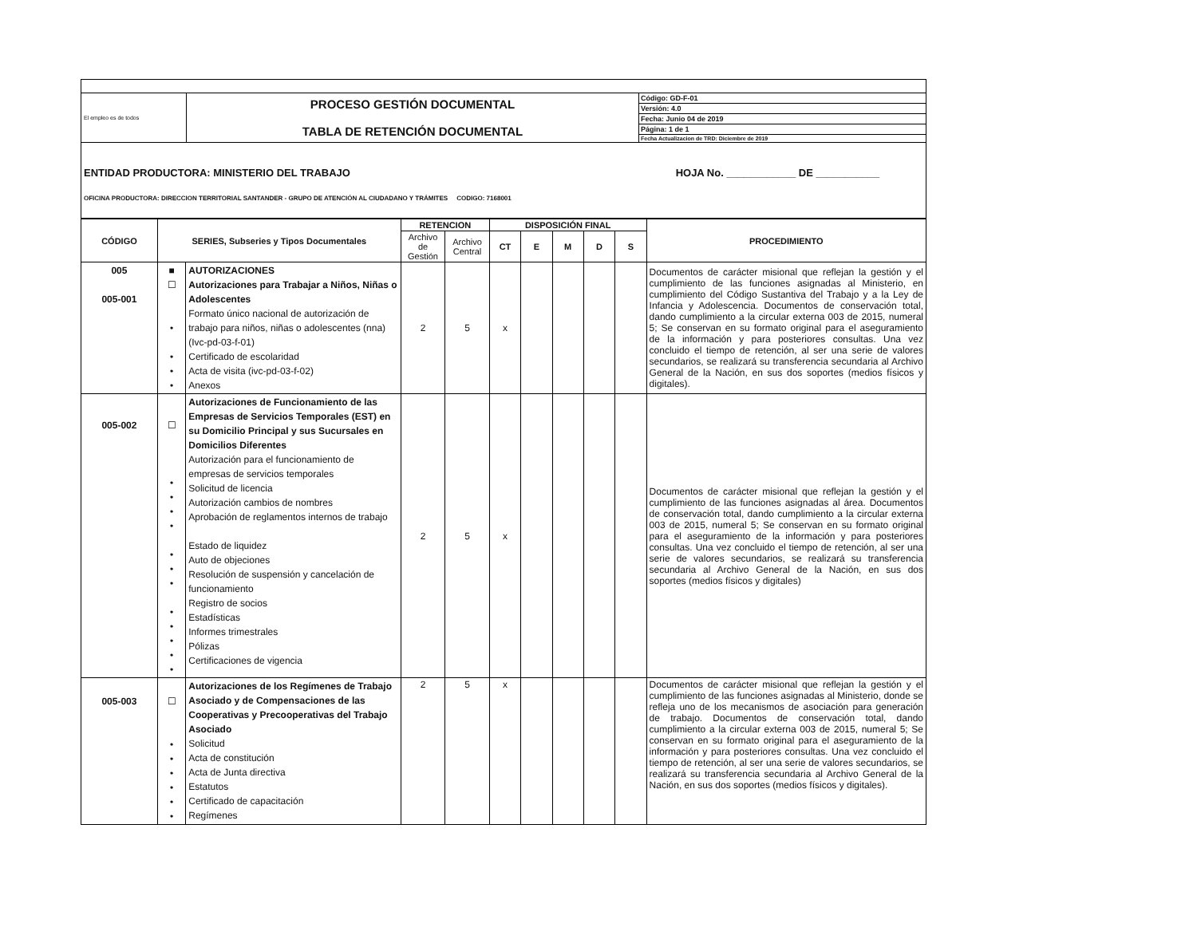| El empleo es de todos | PROCESO GESTIÓN DOCUMENTAL TABLA DE RETENCIÓN DOCUMENTAL | Código: GD-F-01 Versión: 4.0 Fecha: Junio 04 de 2019 Página: 1 de 1 Fecha Actualizacion de TRD: Diciembre de 2019 |
| ENTIDAD PRODUCTORA: MINISTERIO DEL TRABAJO HOJA No. ____________ DE ___________ OFICINA PRODUCTORA: DIRECCION TERRITORIAL SANTANDER - GRUPO DE ATENCIÓN AL CIUDADANO Y TRÁMITES CODIGO: 7168001 | | |
| CÓDIGO | SERIES, Subseries y Tipos Documentales | | RETENCION | | DISPOSICIÓN FINAL | | | | | PROCEDIMIENTO |
| --- | --- | --- | --- | --- | --- | --- | --- | --- | --- | --- |
| | | | Archivo de Gestión | Archivo Central | CT | E | M | D | S | |
| 005 005-001 | ■ ☐ • • • • | AUTORIZACIONES Autorizaciones para Trabajar a Niños, Niñas o Adolescentes Formato único nacional de autorización de trabajo para niños, niñas o adolescentes (nna) (Ivc-pd-03-f-01) Certificado de escolaridad Acta de visita (ivc-pd-03-f-02) Anexos | 2 | 5 | x | | | | | Documentos de carácter misional que reflejan la gestión y el cumplimiento de las funciones asignadas al Ministerio, en cumplimiento del Código Sustantiva del Trabajo y a la Ley de Infancia y Adolescencia. Documentos de conservación total, dando cumplimiento a la circular externa 003 de 2015, numeral 5; Se conservan en su formato original para el aseguramiento de la información y para posteriores consultas. Una vez concluido el tiempo de retención, al ser una serie de valores secundarios, se realizará su transferencia secundaria al Archivo General de la Nación, en sus dos soportes (medios físicos y digitales). |
| 005-002 | ☐ • • • • • • • • • • • • | Autorizaciones de Funcionamiento de las Empresas de Servicios Temporales (EST) en su Domicilio Principal y sus Sucursales en Domicilios Diferentes Autorización para el funcionamiento de empresas de servicios temporales Solicitud de licencia Autorización cambios de nombres Aprobación de reglamentos internos de trabajo Estado de liquidez Auto de objeciones Resolución de suspensión y cancelación de funcionamiento Registro de socios Estadísticas Informes trimestrales Pólizas Certificaciones de vigencia | 2 | 5 | x | | | | | Documentos de carácter misional que reflejan la gestión y el cumplimiento de las funciones asignadas al área. Documentos de conservación total, dando cumplimiento a la circular externa 003 de 2015, numeral 5; Se conservan en su formato original para el aseguramiento de la información y para posteriores consultas. Una vez concluido el tiempo de retención, al ser una serie de valores secundarios, se realizará su transferencia secundaria al Archivo General de la Nación, en sus dos soportes (medios físicos y digitales) |
| 005-003 | ☐ • • • • • • | Autorizaciones de los Regímenes de Trabajo Asociado y de Compensaciones de las Cooperativas y Precooperativas del Trabajo Asociado Solicitud Acta de constitución Acta de Junta directiva Estatutos Certificado de capacitación Regímenes | 2 | 5 | x | | | | | Documentos de carácter misional que reflejan la gestión y el cumplimiento de las funciones asignadas al Ministerio, donde se refleja uno de los mecanismos de asociación para generación de trabajo. Documentos de conservación total, dando cumplimiento a la circular externa 003 de 2015, numeral 5; Se conservan en su formato original para el aseguramiento de la información y para posteriores consultas. Una vez concluido el tiempo de retención, al ser una serie de valores secundarios, se realizará su transferencia secundaria al Archivo General de la Nación, en sus dos soportes (medios físicos y digitales). |